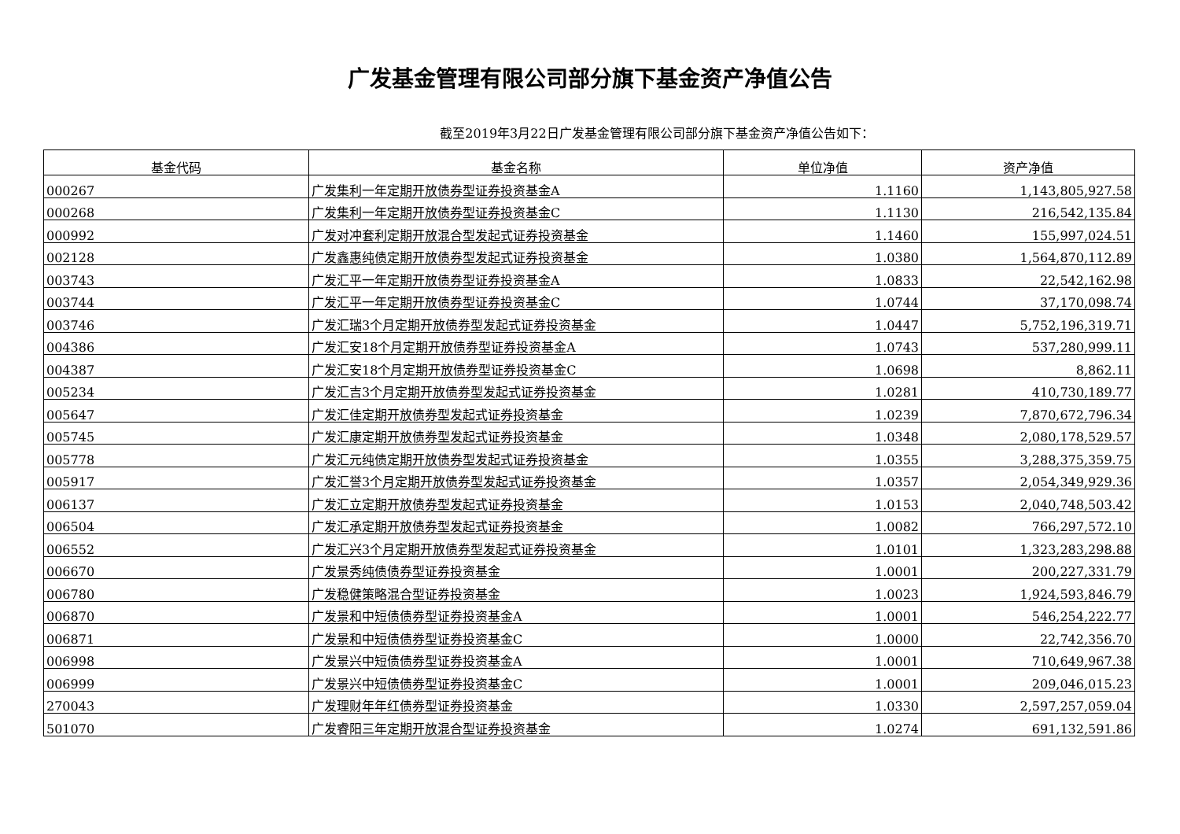广发基金管理有限公司部分旗下基金资产净值公告
截至2019年3月22日广发基金管理有限公司部分旗下基金资产净值公告如下：
| 基金代码 | 基金名称 | 单位净值 | 资产净值 |
| --- | --- | --- | --- |
| 000267 | 广发集利一年定期开放债券型证券投资基金A | 1.1160 | 1,143,805,927.58 |
| 000268 | 广发集利一年定期开放债券型证券投资基金C | 1.1130 | 216,542,135.84 |
| 000992 | 广发对冲套利定期开放混合型发起式证券投资基金 | 1.1460 | 155,997,024.51 |
| 002128 | 广发鑫惠纯债定期开放债券型发起式证券投资基金 | 1.0380 | 1,564,870,112.89 |
| 003743 | 广发汇平一年定期开放债券型证券投资基金A | 1.0833 | 22,542,162.98 |
| 003744 | 广发汇平一年定期开放债券型证券投资基金C | 1.0744 | 37,170,098.74 |
| 003746 | 广发汇瑞3个月定期开放债券型发起式证券投资基金 | 1.0447 | 5,752,196,319.71 |
| 004386 | 广发汇安18个月定期开放债券型证券投资基金A | 1.0743 | 537,280,999.11 |
| 004387 | 广发汇安18个月定期开放债券型证券投资基金C | 1.0698 | 8,862.11 |
| 005234 | 广发汇吉3个月定期开放债券型发起式证券投资基金 | 1.0281 | 410,730,189.77 |
| 005647 | 广发汇佳定期开放债券型发起式证券投资基金 | 1.0239 | 7,870,672,796.34 |
| 005745 | 广发汇康定期开放债券型发起式证券投资基金 | 1.0348 | 2,080,178,529.57 |
| 005778 | 广发汇元纯债定期开放债券型发起式证券投资基金 | 1.0355 | 3,288,375,359.75 |
| 005917 | 广发汇誉3个月定期开放债券型发起式证券投资基金 | 1.0357 | 2,054,349,929.36 |
| 006137 | 广发汇立定期开放债券型发起式证券投资基金 | 1.0153 | 2,040,748,503.42 |
| 006504 | 广发汇承定期开放债券型发起式证券投资基金 | 1.0082 | 766,297,572.10 |
| 006552 | 广发汇兴3个月定期开放债券型发起式证券投资基金 | 1.0101 | 1,323,283,298.88 |
| 006670 | 广发景秀纯债债券型证券投资基金 | 1.0001 | 200,227,331.79 |
| 006780 | 广发稳健策略混合型证券投资基金 | 1.0023 | 1,924,593,846.79 |
| 006870 | 广发景和中短债债券型证券投资基金A | 1.0001 | 546,254,222.77 |
| 006871 | 广发景和中短债债券型证券投资基金C | 1.0000 | 22,742,356.70 |
| 006998 | 广发景兴中短债债券型证券投资基金A | 1.0001 | 710,649,967.38 |
| 006999 | 广发景兴中短债债券型证券投资基金C | 1.0001 | 209,046,015.23 |
| 270043 | 广发理财年年红债券型证券投资基金 | 1.0330 | 2,597,257,059.04 |
| 501070 | 广发睿阳三年定期开放混合型证券投资基金 | 1.0274 | 691,132,591.86 |